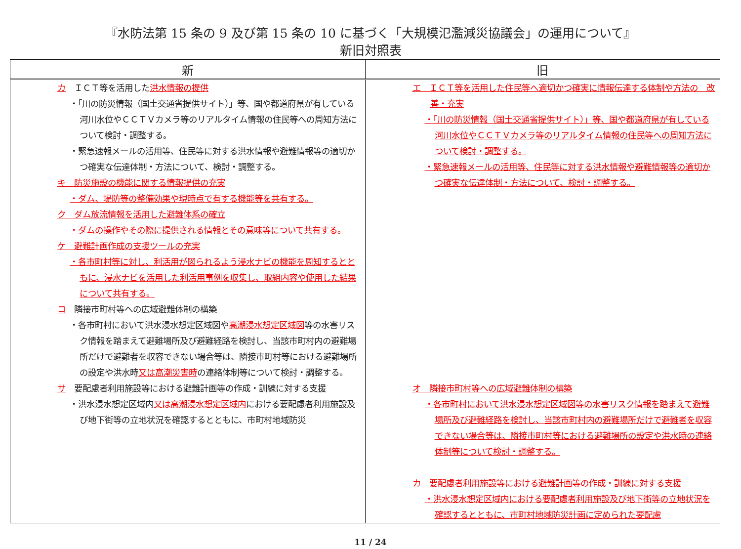『水防法第 15 条の 9 及び第 15 条の 10 に基づく「大規模氾濫減災協議会」の運用について』
新旧対照表
| 新 | 旧 |
| --- | --- |
| カ ＩＣＴ等を活用した 洪水情報の提供 ・「川の防災情報（国土交通省提供サイト）」等、国や都道府県が有している河川水位やＣＣＴＶカメラ等のリアルタイム情報の住民等への周知方法について検討・調整する。 ・緊急速報メールの活用等、住民等に対する洪水情報や避難情報等の適切かつ確実な伝達体制・方法について、検討・調整する。 キ 防災施設の機能に関する情報提供の充実 ・ダム、堤防等の整備効果や現時点で有する機能等を共有する。 ク ダム放流情報を活用した避難体系の確立 ・ダムの操作やその際に提供される情報とその意味等について共有する。 ケ 避難計画作成の支援ツールの充実 ・各市町村等に対し、利活用が図られるよう浸水ナビの機能を周知するとともに、浸水ナビを活用した利活用事例を収集し、取組内容や使用した結果について共有する。 コ 隣接市町村等への広域避難体制の構築 ・各市町村において洪水浸水想定区域図や 高潮浸水想定区域図 等の水害リスク情報を踏まえて避難場所及び避難経路を検討し、当該市町村内の避難場所だけで避難者を収容できない場合等は、隣接市町村等における避難場所の設定や洪水時 又は高潮災害時 の連絡体制等について検討・調整する。 サ 要配慮者利用施設等における避難計画等の作成・訓練に対する支援 ・洪水浸水想定区域内 又は高潮浸水想定区域内 における要配慮者利用施設及び地下街等の立地状況を確認するとともに、市町村地域防災 | エ ＩＣＴ等を活用した 住民等へ適切かつ確実に情報伝達する体制や方法の 改善・充実 ・「川の防災情報（国土交通省提供サイト）」等、国や都道府県が有している河川水位やＣＣＴＶカメラ等のリアルタイム情報の住民等への周知方法について検討・調整する。 ・緊急速報メールの活用等、住民等に対する洪水情報や避難情報等の適切かつ確実な伝達体制・方法について、検討・調整する。 オ 隣接市町村等への広域避難体制の構築 ・各市町村において洪水浸水想定区域図等の水害リスク情報を踏まえて避難場所及び避難経路を検討し、当該市町村内の避難場所だけで避難者を収容できない場合等は、隣接市町村等における避難場所の設定や洪水時の連絡体制等について検討・調整する。 カ 要配慮者利用施設等における避難計画等の作成・訓練に対する支援 ・洪水浸水想定区域内における要配慮者利用施設及び地下街等の立地状況を確認するとともに、市町村地域防災計画に定められた要配慮 |
11 / 24